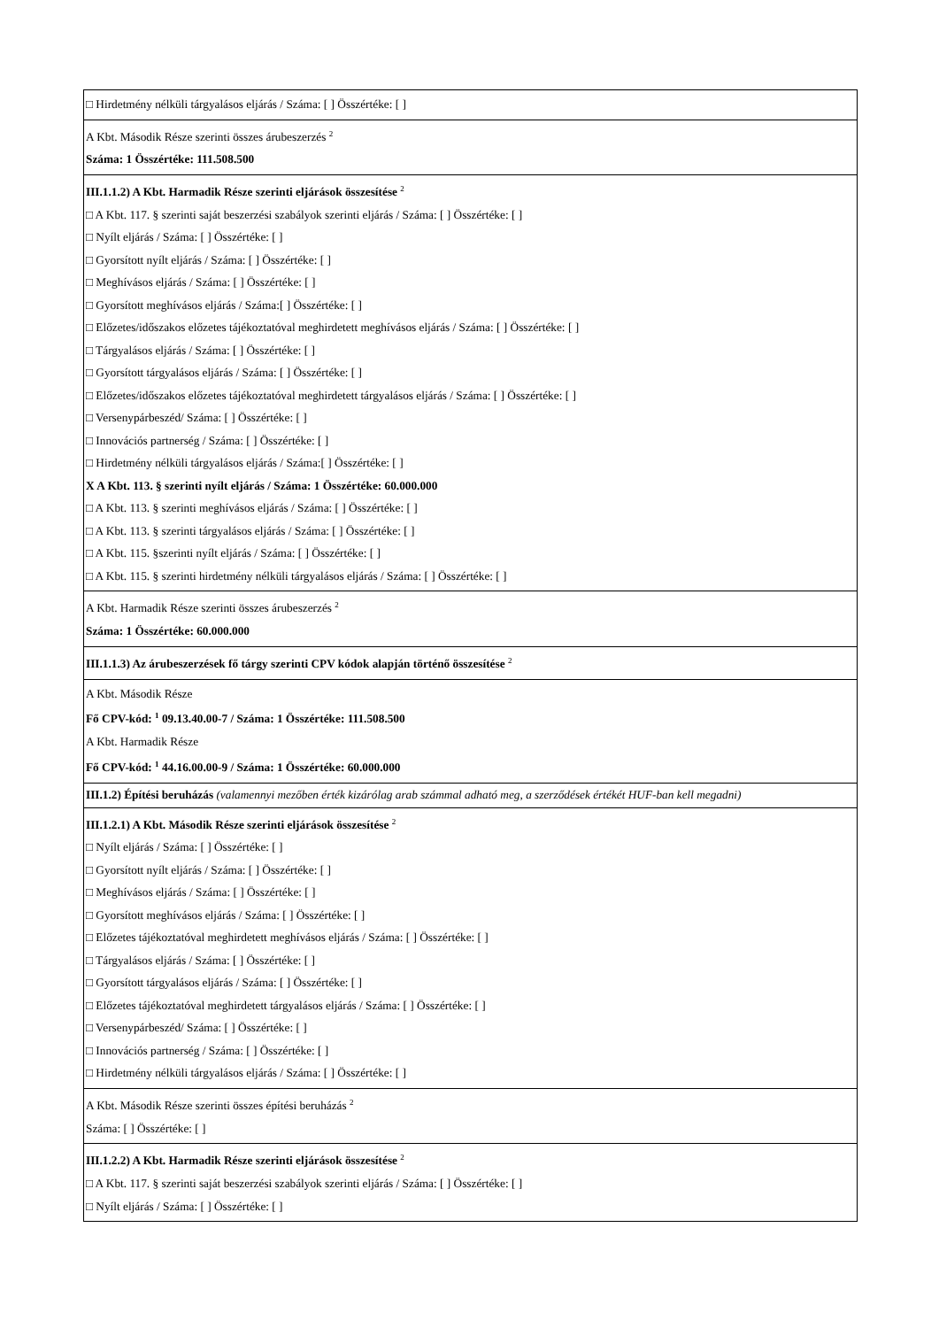| □ Hirdetmény nélküli tárgyalásos eljárás / Száma: [ ] Összértéke: [ ] |
| A Kbt. Második Része szerinti összes árubeszerzés <sup>2</sup> Száma: 1 Összértéke: 111.508.500 |
| III.1.1.2) A Kbt. Harmadik Része szerinti eljárások összesítése <sup>2</sup> □ A Kbt. 117. § szerinti saját beszerzési szabályok szerinti eljárás / Száma: [ ] Összértéke: [ ] □ Nyílt eljárás / Száma: [ ] Összértéke: [ ] □ Gyorsított nyílt eljárás / Száma: [ ] Összértéke: [ ] □ Meghívásos eljárás / Száma: [ ] Összértéke: [ ] □ Gyorsított meghívásos eljárás / Száma:[ ] Összértéke: [ ] □ Előzetes/időszakos előzetes tájékoztatóval meghirdetett meghívásos eljárás / Száma: [ ] Összértéke: [ ] □ Tárgyalásos eljárás / Száma: [ ] Összértéke: [ ] □ Gyorsított tárgyalásos eljárás / Száma: [ ] Összértéke: [ ] □ Előzetes/időszakos előzetes tájékoztatóval meghirdetett tárgyalásos eljárás / Száma: [ ] Összértéke: [ ] □ Versenypárbeszéd/ Száma: [ ] Összértéke: [ ] □ Innovációs partnerség / Száma: [ ] Összértéke: [ ] □ Hirdetmény nélküli tárgyalásos eljárás / Száma:[ ] Összértéke: [ ] X A Kbt. 113. § szerinti nyílt eljárás / Száma: 1 Összértéke: 60.000.000 □ A Kbt. 113. § szerinti meghívásos eljárás / Száma: [ ] Összértéke: [ ] □ A Kbt. 113. § szerinti tárgyalásos eljárás / Száma: [ ] Összértéke: [ ] □ A Kbt. 115. §szerinti nyílt eljárás / Száma: [ ] Összértéke: [ ] □ A Kbt. 115. § szerinti hirdetmény nélküli tárgyalásos eljárás / Száma: [ ] Összértéke: [ ] |
| A Kbt. Harmadik Része szerinti összes árubeszerzés <sup>2</sup> Száma: 1 Összértéke: 60.000.000 |
| III.1.1.3) Az árubeszerzések fő tárgy szerinti CPV kódok alapján történő összesítése <sup>2</sup> |
| A Kbt. Második Része Fő CPV-kód: <sup>1</sup> 09.13.40.00-7 / Száma: 1 Összértéke: 111.508.500 A Kbt. Harmadik Része Fő CPV-kód: <sup>1</sup> 44.16.00.00-9 / Száma: 1 Összértéke: 60.000.000 |
| III.1.2) Építési beruházás (valamennyi mezőben érték kizárólag arab számmal adható meg, a szerződések értékét HUF-ban kell megadni) |
| III.1.2.1) A Kbt. Második Része szerinti eljárások összesítése <sup>2</sup> □ Nyílt eljárás / Száma: [ ] Összértéke: [ ] □ Gyorsított nyílt eljárás / Száma: [ ] Összértéke: [ ] □ Meghívásos eljárás / Száma: [ ] Összértéke: [ ] □ Gyorsított meghívásos eljárás / Száma: [ ] Összértéke: [ ] □ Előzetes tájékoztatóval meghirdetett meghívásos eljárás / Száma: [ ] Összértéke: [ ] □ Tárgyalásos eljárás / Száma: [ ] Összértéke: [ ] □ Gyorsított tárgyalásos eljárás / Száma: [ ] Összértéke: [ ] □ Előzetes tájékoztatóval meghirdetett tárgyalásos eljárás / Száma: [ ] Összértéke: [ ] □ Versenypárbeszéd/ Száma: [ ] Összértéke: [ ] □ Innovációs partnerség / Száma: [ ] Összértéke: [ ] □ Hirdetmény nélküli tárgyalásos eljárás / Száma: [ ] Összértéke: [ ] |
| A Kbt. Második Része szerinti összes építési beruházás <sup>2</sup> Száma: [ ] Összértéke: [ ] |
| III.1.2.2) A Kbt. Harmadik Része szerinti eljárások összesítése <sup>2</sup> □ A Kbt. 117. § szerinti saját beszerzési szabályok szerinti eljárás / Száma: [ ] Összértéke: [ ] □ Nyílt eljárás / Száma: [ ] Összértéke: [ ] |